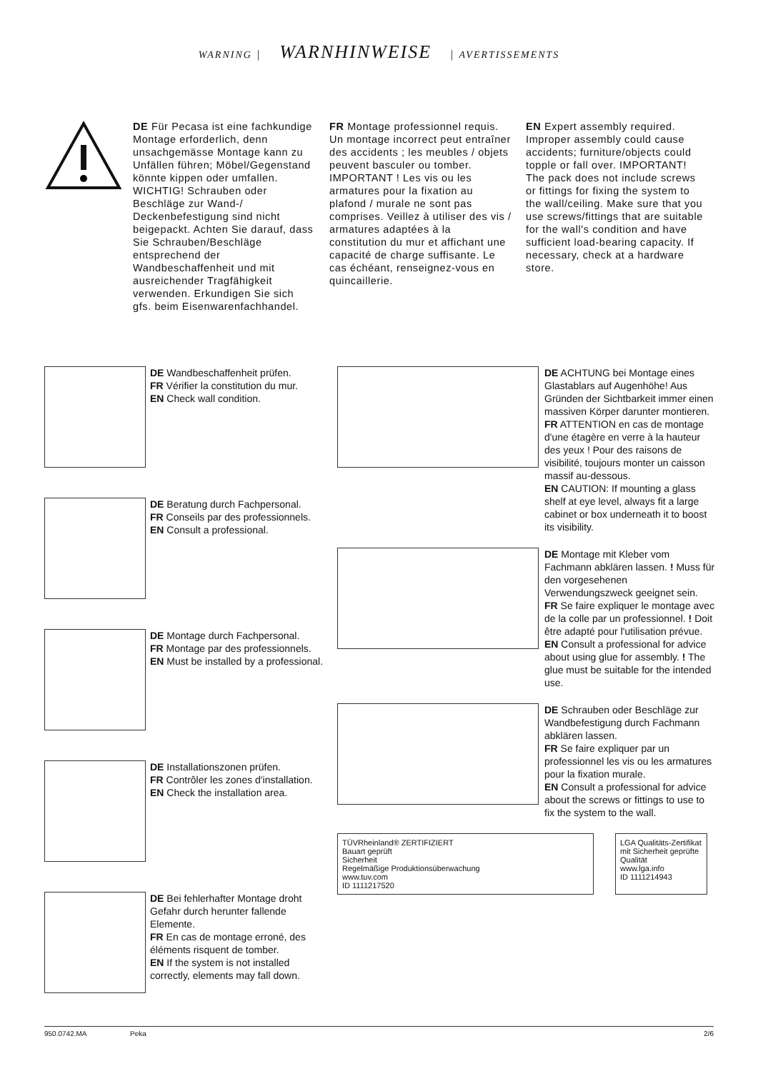WARNING | WARNHINWEISE | AVERTISSEMENTS
DE Für Pecasa ist eine fachkundige Montage erforderlich, denn unsachgemässe Montage kann zu Unfällen führen; Möbel/Gegenstand könnte kippen oder umfallen. WICHTIG! Schrauben oder Beschläge zur Wand-/ Deckenbefestigung sind nicht beigepackt. Achten Sie darauf, dass Sie Schrauben/Beschläge entsprechend der Wandbeschaffenheit und mit ausreichender Tragfähigkeit verwenden. Erkundigen Sie sich gfs. beim Eisenwarenfachhandel.
FR Montage professionnel requis. Un montage incorrect peut entraîner des accidents ; les meubles / objets peuvent basculer ou tomber. IMPORTANT ! Les vis ou les armatures pour la fixation au plafond / murale ne sont pas comprises. Veillez à utiliser des vis / armatures adaptées à la constitution du mur et affichant une capacité de charge suffisante. Le cas échéant, renseignez-vous en quincaillerie.
EN Expert assembly required. Improper assembly could cause accidents; furniture/objects could topple or fall over. IMPORTANT! The pack does not include screws or fittings for fixing the system to the wall/ceiling. Make sure that you use screws/fittings that are suitable for the wall's condition and have sufficient load-bearing capacity. If necessary, check at a hardware store.
DE Wandbeschaffenheit prüfen.
FR Vérifier la constitution du mur.
EN Check wall condition.
DE Beratung durch Fachpersonal.
FR Conseils par des professionnels.
EN Consult a professional.
DE Montage durch Fachpersonal.
FR Montage par des professionnels.
EN Must be installed by a professional.
DE Installationszonen prüfen.
FR Contrôler les zones d'installation.
EN Check the installation area.
DE Bei fehlerhafter Montage droht Gefahr durch herunter fallende Elemente.
FR En cas de montage erroné, des éléments risquent de tomber.
EN If the system is not installed correctly, elements may fall down.
DE ACHTUNG bei Montage eines Glastablars auf Augenhöhe! Aus Gründen der Sichtbarkeit immer einen massiven Körper darunter montieren.
FR ATTENTION en cas de montage d'une étagère en verre à la hauteur des yeux ! Pour des raisons de visibilité, toujours monter un caisson massif au-dessous.
EN CAUTION: If mounting a glass shelf at eye level, always fit a large cabinet or box underneath it to boost its visibility.
DE Montage mit Kleber vom Fachmann abklären lassen. ! Muss für den vorgesehenen Verwendungszweck geeignet sein.
FR Se faire expliquer le montage avec de la colle par un professionnel. ! Doit être adapté pour l'utilisation prévue.
EN Consult a professional for advice about using glue for assembly. ! The glue must be suitable for the intended use.
DE Schrauben oder Beschläge zur Wandbefestigung durch Fachmann abklären lassen.
FR Se faire expliquer par un professionnel les vis ou les armatures pour la fixation murale.
EN Consult a professional for advice about the screws or fittings to use to fix the system to the wall.
TÜVRheinland® ZERTIFIZIERT
Bauart geprüft
Sicherheit
Regelmäßige Produktionsüberwachung
www.tuv.com
ID 1111217520
LGA Qualitäts-Zertifikat
mit Sicherheit geprüfte Qualität
www.lga.info
ID 1111214943
950.0742.MA Peka 2/6